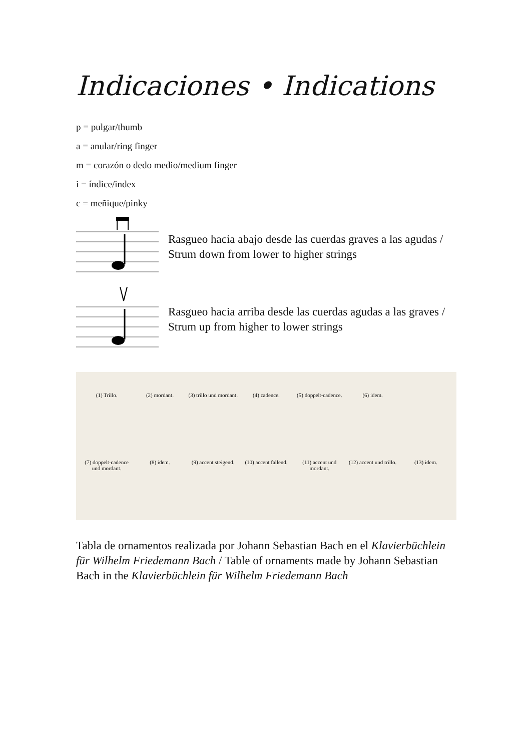Indicaciones • Indications
p = pulgar/thumb
a = anular/ring finger
m = corazón o dedo medio/medium finger
i = índice/index
c = meñique/pinky
Rasgueo hacia abajo desde las cuerdas graves a las agudas / Strum down from lower to higher strings
Rasgueo hacia arriba desde las cuerdas agudas a las graves / Strum up from higher to lower strings
(1) Trillo. (2) mordant. (3) trillo und mordant. (4) cadence. (5) doppelt-cadence. (6) idem. (7) doppelt-cadence und mordant. (8) idem. (9) accent steigend. (10) accent fallend. (11) accent und mordant. (12) accent und trillo. (13) idem.
Tabla de ornamentos realizada por Johann Sebastian Bach en el Klavierbüchlein für Wilhelm Friedemann Bach / Table of ornaments made by Johann Sebastian Bach in the Klavierbüchlein für Wilhelm Friedemann Bach